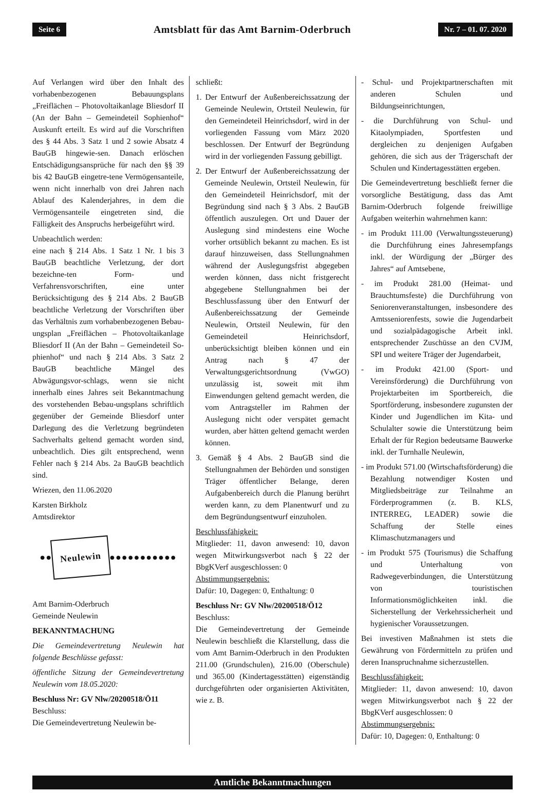Seite 6 Amtsblatt für das Amt Barnim-Oderbruch Nr. 7 – 01. 07. 2020
Auf Verlangen wird über den Inhalt des vorhabenbezogenen Bebauungsplans „Freiflächen – Photovoltaikanlage Bliesdorf II (An der Bahn – Gemeindeteil Sophienhof“ Auskunft erteilt. Es wird auf die Vorschriften des § 44 Abs. 3 Satz 1 und 2 sowie Absatz 4 BauGB hingewie-sen. Danach erlöschen Entschädigungsansprüche für nach den §§ 39 bis 42 BauGB eingetre-tene Vermögensanteile, wenn nicht innerhalb von drei Jahren nach Ablauf des Kalenderjahres, in dem die Vermögensanteile eingetreten sind, die Fälligkeit des Anspruchs herbeigeführt wird.
Unbeachtlich werden:
eine nach § 214 Abs. 1 Satz 1 Nr. 1 bis 3 BauGB beachtliche Verletzung, der dort bezeichne-ten Form- und Verfahrensvorschriften, eine unter Berücksichtigung des § 214 Abs. 2 BauGB beachtliche Verletzung der Vorschriften über das Verhältnis zum vorhabenbezogenen Bebau-ungsplan „Freiflächen – Photovoltaikanlage Bliesdorf II (An der Bahn – Gemeindeteil So-phienhof“ und nach § 214 Abs. 3 Satz 2 BauGB beachtliche Mängel des Abwägungsvor-schlags, wenn sie nicht innerhalb eines Jahres seit Bekanntmachung des vorstehenden Bebau-ungsplans schriftlich gegenüber der Gemeinde Bliesdorf unter Darlegung des die Verletzung begründeten Sachverhalts geltend gemacht worden sind, unbeachtlich. Dies gilt entsprechend, wenn Fehler nach § 214 Abs. 2a BauGB beachtlich sind.
Wriezen, den 11.06.2020
Karsten Birkholz
Amtsdirektor
●● Neulewin ●●●●●●●●●●●
Amt Barnim-Oderbruch
Gemeinde Neulewin
BEKANNTMACHUNG
Die Gemeindevertretung Neulewin hat folgende Beschlüsse gefasst:
öffentliche Sitzung der Gemeindevertretung Neulewin vom 18.05.2020:
Beschluss Nr: GV Nlw/20200518/Ö11
Beschluss:
Die Gemeindevertretung Neulewin be-
schließt:
1. Der Entwurf der Außenbereichssatzung der Gemeinde Neulewin, Ortsteil Neulewin, für den Gemeindeteil Heinrichsdorf, wird in der vorliegenden Fassung vom März 2020 beschlossen. Der Entwurf der Begründung wird in der vorliegenden Fassung gebilligt.
2. Der Entwurf der Außenbereichssatzung der Gemeinde Neulewin, Ortsteil Neulewin, für den Gemeindeteil Heinrichsdorf, mit der Begründung sind nach § 3 Abs. 2 BauGB öffentlich auszulegen. Ort und Dauer der Auslegung sind mindestens eine Woche vorher ortsüblich bekannt zu machen. Es ist darauf hinzuweisen, dass Stellungnahmen während der Auslegungsfrist abgegeben werden können, dass nicht fristgerecht abgegebene Stellungnahmen bei der Beschlussfassung über den Entwurf der Außenbereichssatzung der Gemeinde Neulewin, Ortsteil Neulewin, für den Gemeindeteil Heinrichsdorf, unberücksichtigt bleiben können und ein Antrag nach § 47 der Verwaltungsgerichtsordnung (VwGO) unzulässig ist, soweit mit ihm Einwendungen geltend gemacht werden, die vom Antragsteller im Rahmen der Auslegung nicht oder verspätet gemacht wurden, aber hätten geltend gemacht werden können.
3. Gemäß § 4 Abs. 2 BauGB sind die Stellungnahmen der Behörden und sonstigen Träger öffentlicher Belange, deren Aufgabenbereich durch die Planung berührt werden kann, zu dem Planentwurf und zu dem Begründungsentwurf einzuholen.
Beschlussfähigkeit:
Mitglieder: 11, davon anwesend: 10, davon wegen Mitwirkungsverbot nach § 22 der BbgKVerf ausgeschlossen: 0
Abstimmungsergebnis:
Dafür: 10, Dagegen: 0, Enthaltung: 0
Beschluss Nr: GV Nlw/20200518/Ö12
Beschluss:
Die Gemeindevertretung der Gemeinde Neulewin beschließt die Klarstellung, dass die vom Amt Barnim-Oderbruch in den Produkten 211.00 (Grundschulen), 216.00 (Oberschule) und 365.00 (Kindertagesstätten) eigenständig durchgeführten oder organisierten Aktivitäten, wie z. B.
- Schul- und Projektpartnerschaften mit anderen Schulen und Bildungseinrichtungen,
- die Durchführung von Schul- und Kitaolympiaden, Sportfesten und dergleichen zu denjenigen Aufgaben gehören, die sich aus der Trägerschaft der Schulen und Kindertagesstätten ergeben.
Die Gemeindevertretung beschließt ferner die vorsorgliche Bestätigung, dass das Amt Barnim-Oderbruch folgende freiwillige Aufgaben weiterhin wahrnehmen kann:
- im Produkt 111.00 (Verwaltungssteuerung) die Durchführung eines Jahresempfangs inkl. der Würdigung der „Bürger des Jahres“ auf Amtsebene,
- im Produkt 281.00 (Heimat- und Brauchtumsfeste) die Durchführung von Seniorenveranstaltungen, insbesondere des Amtsseniorenfests, sowie die Jugendarbeit und sozialpädagogische Arbeit inkl. entsprechender Zuschüsse an den CVJM, SPI und weitere Träger der Jugendarbeit,
- im Produkt 421.00 (Sport- und Vereinsförderung) die Durchführung von Projektarbeiten im Sportbereich, die Sportförderung, insbesondere zugunsten der Kinder und Jugendlichen im Kita- und Schulalter sowie die Unterstützung beim Erhalt der für Region bedeutsame Bauwerke inkl. der Turnhalle Neulewin,
- im Produkt 571.00 (Wirtschaftsförderung) die Bezahlung notwendiger Kosten und Mitgliedsbeiträge zur Teilnahme an Förderprogrammen (z. B. KLS, INTERREG, LEADER) sowie die Schaffung der Stelle eines Klimaschutzmanagers und
- im Produkt 575 (Tourismus) die Schaffung und Unterhaltung von Radwegeverbindungen, die Unterstützung von touristischen Informationsmöglichkeiten inkl. die Sicherstellung der Verkehrssicherheit und hygienischer Voraussetzungen.
Bei investiven Maßnahmen ist stets die Gewährung von Fördermitteln zu prüfen und deren Inanspruchnahme sicherzustellen.
Beschlussfähigkeit:
Mitglieder: 11, davon anwesend: 10, davon wegen Mitwirkungsverbot nach § 22 der BbgKVerf ausgeschlossen: 0
Abstimmungsergebnis:
Dafür: 10, Dagegen: 0, Enthaltung: 0
Amtliche Bekanntmachungen